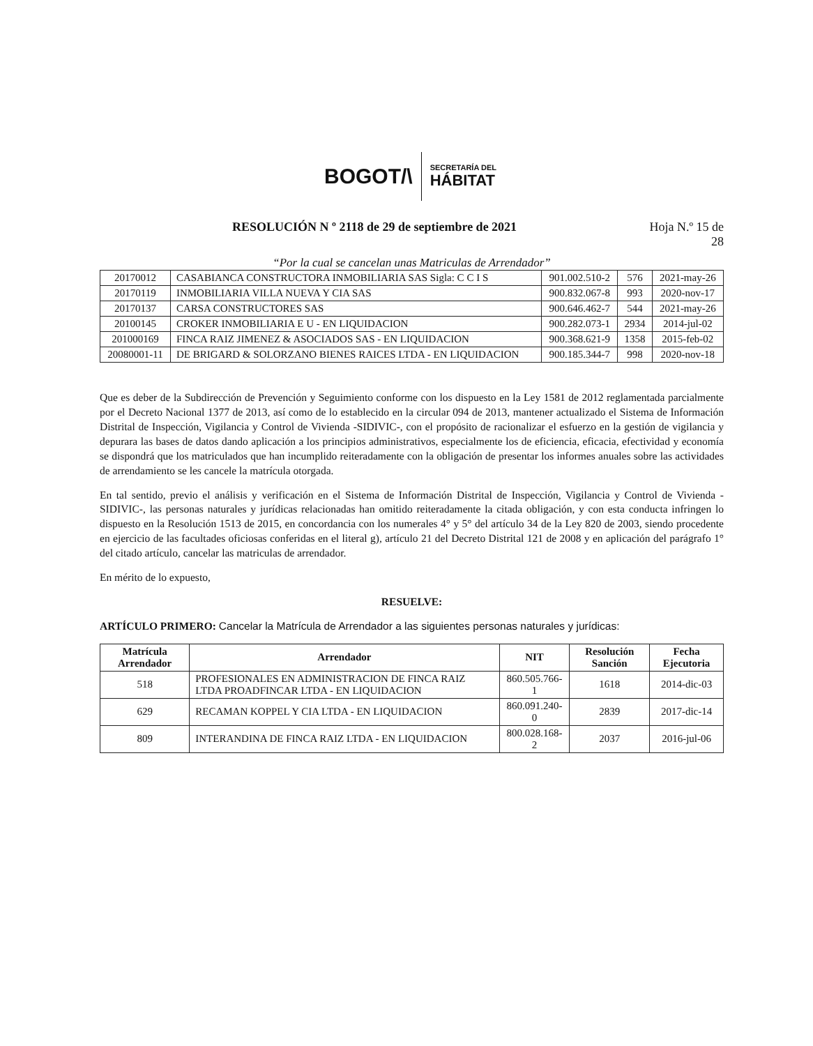BOGOT/\
SECRETARÍA DEL
HÁBITAT
RESOLUCIÓN N º 2118 de 29 de septiembre de 2021 Hoja N.º 15 de
28
“Por la cual se cancelan unas Matriculas de Arrendador”
| 20170012 | CASABIANCA CONSTRUCTORA INMOBILIARIA SAS Sigla: C C I S | 901.002.510-2 | 576 | 2021-may-26 |
| 20170119 | INMOBILIARIA VILLA NUEVA Y CIA SAS | 900.832.067-8 | 993 | 2020-nov-17 |
| 20170137 | CARSA CONSTRUCTORES SAS | 900.646.462-7 | 544 | 2021-may-26 |
| 20100145 | CROKER INMOBILIARIA E U - EN LIQUIDACION | 900.282.073-1 | 2934 | 2014-jul-02 |
| 201000169 | FINCA RAIZ JIMENEZ & ASOCIADOS SAS - EN LIQUIDACION | 900.368.621-9 | 1358 | 2015-feb-02 |
| 20080001-11 | DE BRIGARD & SOLORZANO BIENES RAICES LTDA - EN LIQUIDACION | 900.185.344-7 | 998 | 2020-nov-18 |
Que es deber de la Subdirección de Prevención y Seguimiento conforme con los dispuesto en la Ley 1581 de 2012 reglamentada parcialmente por el Decreto Nacional 1377 de 2013, así como de lo establecido en la circular 094 de 2013, mantener actualizado el Sistema de Información Distrital de Inspección, Vigilancia y Control de Vivienda -SIDIVIC-, con el propósito de racionalizar el esfuerzo en la gestión de vigilancia y depurara las bases de datos dando aplicación a los principios administrativos, especialmente los de eficiencia, eficacia, efectividad y economía se dispondrá que los matriculados que han incumplido reiteradamente con la obligación de presentar los informes anuales sobre las actividades de arrendamiento se les cancele la matrícula otorgada.
En tal sentido, previo el análisis y verificación en el Sistema de Información Distrital de Inspección, Vigilancia y Control de Vivienda -SIDIVIC-, las personas naturales y jurídicas relacionadas han omitido reiteradamente la citada obligación, y con esta conducta infringen lo dispuesto en la Resolución 1513 de 2015, en concordancia con los numerales 4° y 5° del artículo 34 de la Ley 820 de 2003, siendo procedente en ejercicio de las facultades oficiosas conferidas en el literal g), artículo 21 del Decreto Distrital 121 de 2008 y en aplicación del parágrafo 1° del citado artículo, cancelar las matriculas de arrendador.
En mérito de lo expuesto,
RESUELVE:
ARTÍCULO PRIMERO: Cancelar la Matrícula de Arrendador a las siguientes personas naturales y jurídicas:
| Matrícula Arrendador | Arrendador | NIT | Resolución Sanción | Fecha Ejecutoria |
| --- | --- | --- | --- | --- |
| 518 | PROFESIONALES EN ADMINISTRACION DE FINCA RAIZ LTDA PROADFINCAR LTDA - EN LIQUIDACION | 860.505.766-1 | 1618 | 2014-dic-03 |
| 629 | RECAMAN KOPPEL Y CIA LTDA - EN LIQUIDACION | 860.091.240-0 | 2839 | 2017-dic-14 |
| 809 | INTERANDINA DE FINCA RAIZ LTDA - EN LIQUIDACION | 800.028.168-2 | 2037 | 2016-jul-06 |